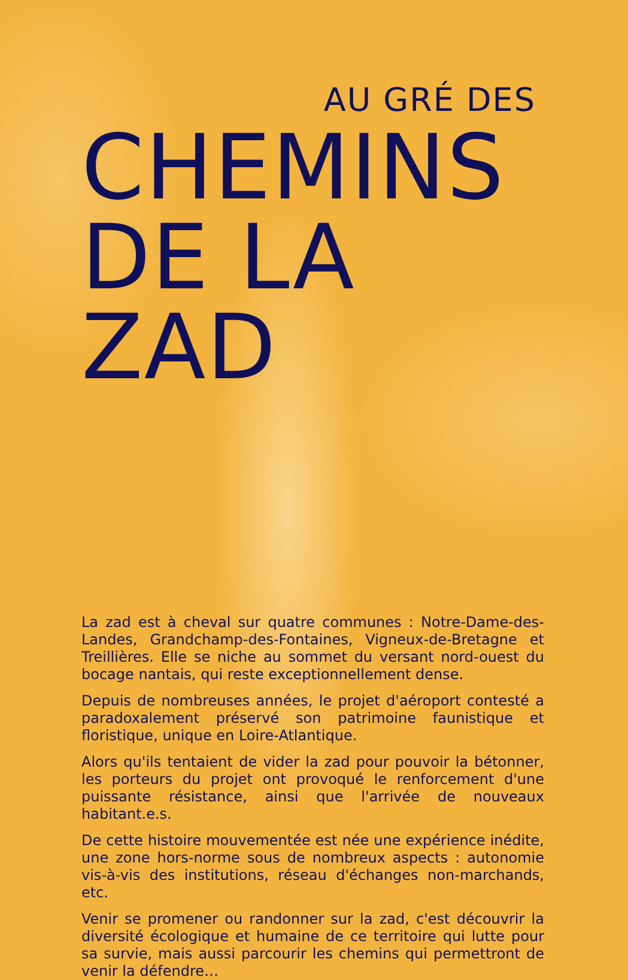AU GRÉ DES
CHEMINS
DE LA ZAD
La zad est à cheval sur quatre communes : Notre-Dame-des-Landes, Grandchamp-des-Fontaines, Vigneux-de-Bretagne et Treillières. Elle se niche au sommet du versant nord-ouest du bocage nantais, qui reste exceptionnellement dense.
Depuis de nombreuses années, le projet d'aéroport contesté a paradoxalement préservé son patrimoine faunistique et floristique, unique en Loire-Atlantique.
Alors qu'ils tentaient de vider la zad pour pouvoir la bétonner, les porteurs du projet ont provoqué le renforcement d'une puissante résistance, ainsi que l'arrivée de nouveaux habitant.e.s.
De cette histoire mouvementée est née une expérience inédite, une zone hors-norme sous de nombreux aspects : autonomie vis-à-vis des institutions, réseau d'échanges non-marchands, etc.
Venir se promener ou randonner sur la zad, c'est découvrir la diversité écologique et humaine de ce territoire qui lutte pour sa survie, mais aussi parcourir les chemins qui permettront de venir la défendre…